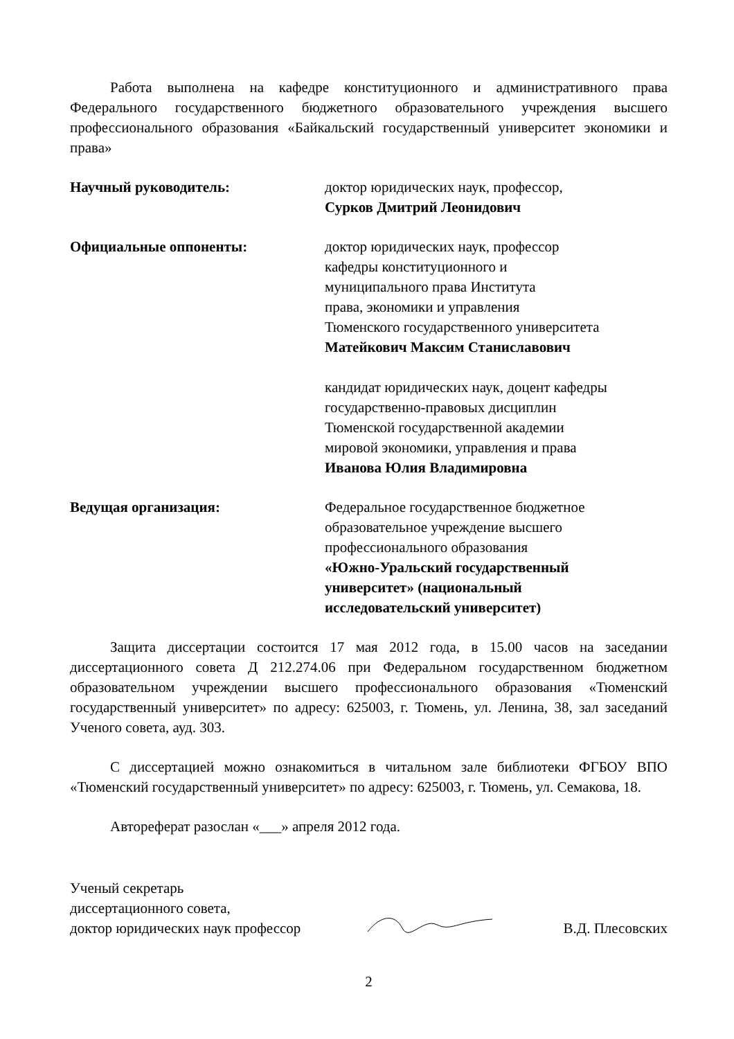Работа выполнена на кафедре конституционного и административного права Федерального государственного бюджетного образовательного учреждения высшего профессионального образования «Байкальский государственный университет экономики и права»
Научный руководитель: доктор юридических наук, профессор,
Сурков Дмитрий Леонидович
Официальные оппоненты: доктор юридических наук, профессор
кафедры конституционного и
муниципального права Института
права, экономики и управления
Тюменского государственного университета
Матейкович Максим Станиславович
кандидат юридических наук, доцент кафедры
государственно-правовых дисциплин
Тюменской государственной академии
мировой экономики, управления и права
Иванова Юлия Владимировна
Ведущая организация: Федеральное государственное бюджетное
образовательное учреждение высшего
профессионального образования
«Южно-Уральский государственный
университет» (национальный
исследовательский университет)
Защита диссертации состоится 17 мая 2012 года, в 15.00 часов на заседании диссертационного совета Д 212.274.06 при Федеральном государственном бюджетном образовательном учреждении высшего профессионального образования «Тюменский государственный университет» по адресу: 625003, г. Тюмень, ул. Ленина, 38, зал заседаний Ученого совета, ауд. 303.
С диссертацией можно ознакомиться в читальном зале библиотеки ФГБОУ ВПО «Тюменский государственный университет» по адресу: 625003, г. Тюмень, ул. Семакова, 18.
Автореферат разослан «___» апреля 2012 года.
Ученый секретарь
диссертационного совета,
доктор юридических наук профессор
В.Д. Плесовских
2